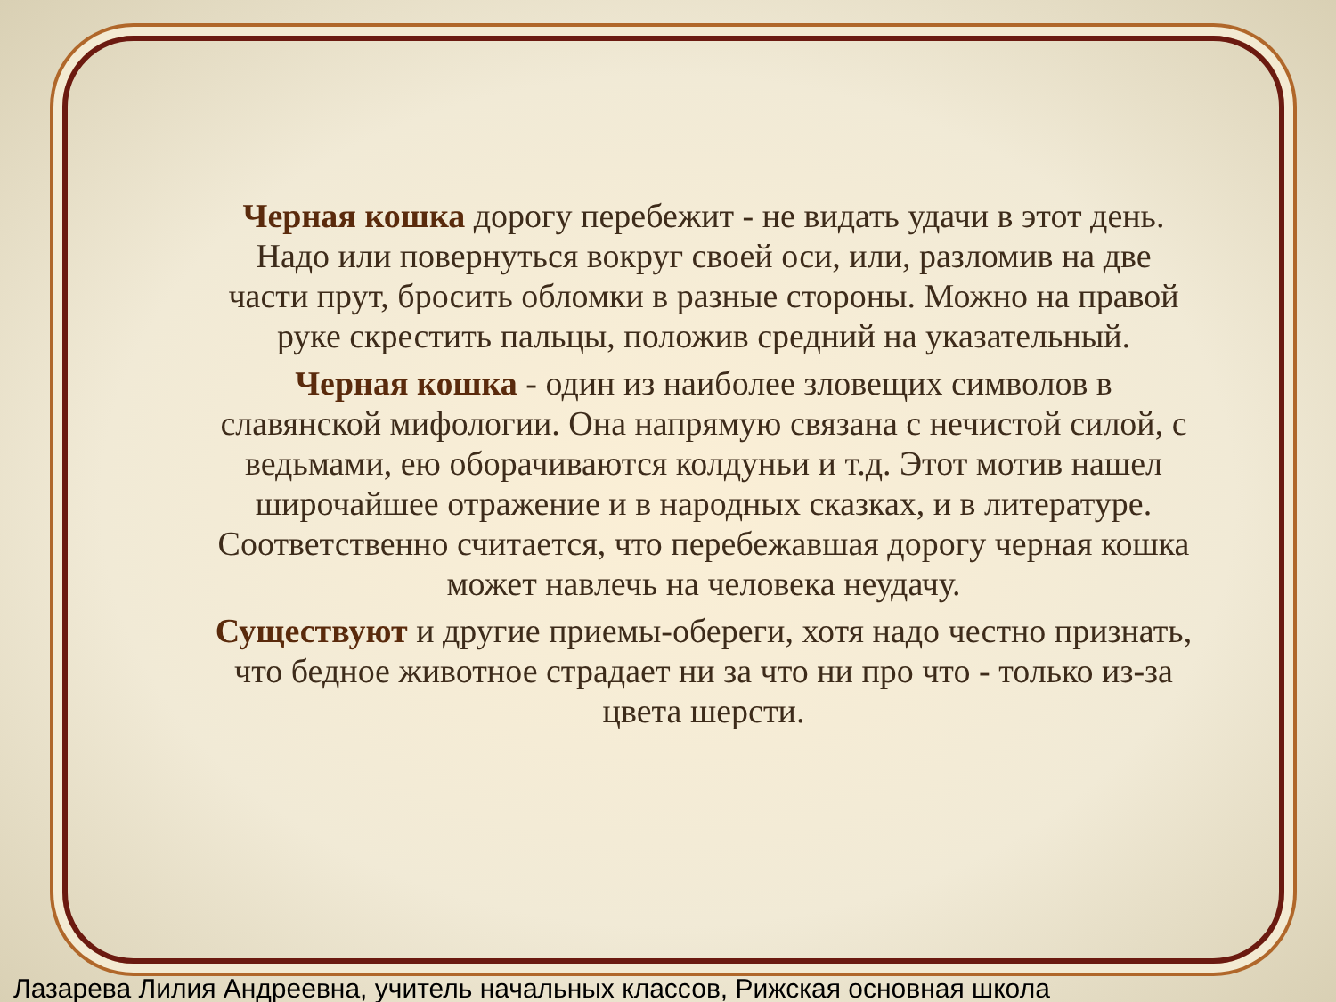Черная кошка дорогу перебежит - не видать удачи в этот день. Надо или повернуться вокруг своей оси, или, разломив на две части прут, бросить обломки в разные стороны. Можно на правой руке скрестить пальцы, положив средний на указательный.
Черная кошка - один из наиболее зловещих символов в славянской мифологии. Она напрямую связана с нечистой силой, с ведьмами, ею оборачиваются колдуньи и т.д. Этот мотив нашел широчайшее отражение и в народных сказках, и в литературе. Соответственно считается, что перебежавшая дорогу черная кошка может навлечь на человека неудачу.
Существуют и другие приемы-обереги, хотя надо честно признать, что бедное животное страдает ни за что ни про что - только из-за цвета шерсти.
Лазарева Лилия Андреевна, учитель начальных классов, Рижская основная школа